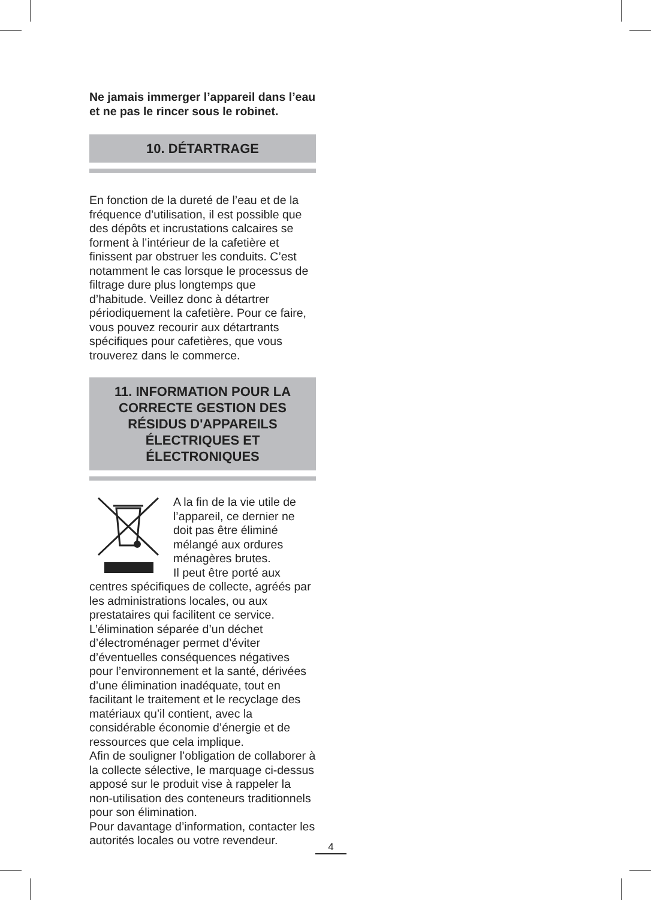Ne jamais immerger l’appareil dans l’eau et ne pas le rincer sous le robinet.
10. DÉTARTRAGE
En fonction de la dureté de l’eau et de la fréquence d’utilisation, il est possible que des dépôts et incrustations calcaires se forment à l’intérieur de la cafetière et finissent par obstruer les conduits. C’est notamment le cas lorsque le processus de filtrage dure plus longtemps que d’habitude. Veillez donc à détartrer périodiquement la cafetière. Pour ce faire, vous pouvez recourir aux détartrants spécifiques pour cafetières, que vous trouverez dans le commerce.
11. INFORMATION POUR LA CORRECTE GESTION DES RÉSIDUS D'APPAREILS ÉLECTRIQUES ET ÉLECTRONIQUES
A la fin de la vie utile de l’appareil, ce dernier ne doit pas être éliminé mélangé aux ordures ménagères brutes.
Il peut être porté aux centres spécifiques de collecte, agréés par les administrations locales, ou aux prestataires qui facilitent ce service. L’élimination séparée d’un déchet d’électroménager permet d’éviter d’éventuelles conséquences négatives pour l’environnement et la santé, dérivées d’une élimination inadéquate, tout en facilitant le traitement et le recyclage des matériaux qu’il contient, avec la considérable économie d’énergie et de ressources que cela implique.
Afin de souligner l’obligation de collaborer à la collecte sélective, le marquage ci-dessus apposé sur le produit vise à rappeler la non-utilisation des conteneurs traditionnels pour son élimination.
Pour davantage d’information, contacter les autorités locales ou votre revendeur.
4